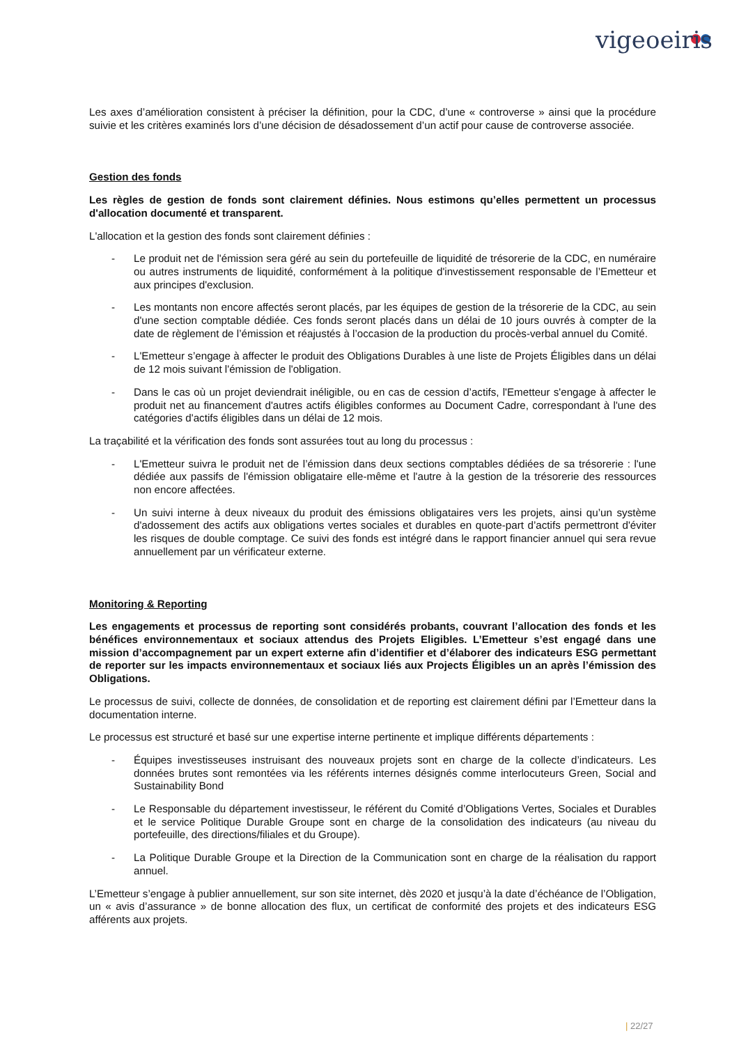vigeoeiris
Les axes d’amélioration consistent à préciser la définition, pour la CDC, d’une « controverse » ainsi que la procédure suivie et les critères examinés lors d’une décision de désadossement d’un actif pour cause de controverse associée.
Gestion des fonds
Les règles de gestion de fonds sont clairement définies. Nous estimons qu’elles permettent un processus d'allocation documenté et transparent.
L'allocation et la gestion des fonds sont clairement définies :
- Le produit net de l'émission sera géré au sein du portefeuille de liquidité de trésorerie de la CDC, en numéraire ou autres instruments de liquidité, conformément à la politique d'investissement responsable de l’Emetteur et aux principes d'exclusion.
- Les montants non encore affectés seront placés, par les équipes de gestion de la trésorerie de la CDC, au sein d'une section comptable dédiée. Ces fonds seront placés dans un délai de 10 jours ouvrés à compter de la date de règlement de l’émission et réajustés à l’occasion de la production du procès-verbal annuel du Comité.
- L'Emetteur s’engage à affecter le produit des Obligations Durables à une liste de Projets Éligibles dans un délai de 12 mois suivant l'émission de l'obligation.
- Dans le cas où un projet deviendrait inéligible, ou en cas de cession d’actifs, l'Emetteur s'engage à affecter le produit net au financement d'autres actifs éligibles conformes au Document Cadre, correspondant à l'une des catégories d'actifs éligibles dans un délai de 12 mois.
La traçabilité et la vérification des fonds sont assurées tout au long du processus :
- L'Emetteur suivra le produit net de l’émission dans deux sections comptables dédiées de sa trésorerie : l'une dédiée aux passifs de l'émission obligataire elle-même et l'autre à la gestion de la trésorerie des ressources non encore affectées.
- Un suivi interne à deux niveaux du produit des émissions obligataires vers les projets, ainsi qu’un système d'adossement des actifs aux obligations vertes sociales et durables en quote-part d’actifs permettront d'éviter les risques de double comptage. Ce suivi des fonds est intégré dans le rapport financier annuel qui sera revue annuellement par un vérificateur externe.
Monitoring & Reporting
Les engagements et processus de reporting sont considérés probants, couvrant l’allocation des fonds et les bénéfices environnementaux et sociaux attendus des Projets Eligibles. L’Emetteur s’est engagé dans une mission d’accompagnement par un expert externe afin d’identifier et d’élaborer des indicateurs ESG permettant de reporter sur les impacts environnementaux et sociaux liés aux Projects Éligibles un an après l’émission des Obligations.
Le processus de suivi, collecte de données, de consolidation et de reporting est clairement défini par l’Emetteur dans la documentation interne.
Le processus est structuré et basé sur une expertise interne pertinente et implique différents départements :
- Équipes investisseuses instruisant des nouveaux projets sont en charge de la collecte d’indicateurs. Les données brutes sont remontées via les référents internes désignés comme interlocuteurs Green, Social and Sustainability Bond
- Le Responsable du département investisseur, le référent du Comité d’Obligations Vertes, Sociales et Durables et le service Politique Durable Groupe sont en charge de la consolidation des indicateurs (au niveau du portefeuille, des directions/filiales et du Groupe).
- La Politique Durable Groupe et la Direction de la Communication sont en charge de la réalisation du rapport annuel.
L’Emetteur s’engage à publier annuellement, sur son site internet, dès 2020 et jusqu’à la date d’échéance de l’Obligation, un « avis d’assurance » de bonne allocation des flux, un certificat de conformité des projets et des indicateurs ESG afférents aux projets.
| 22/27